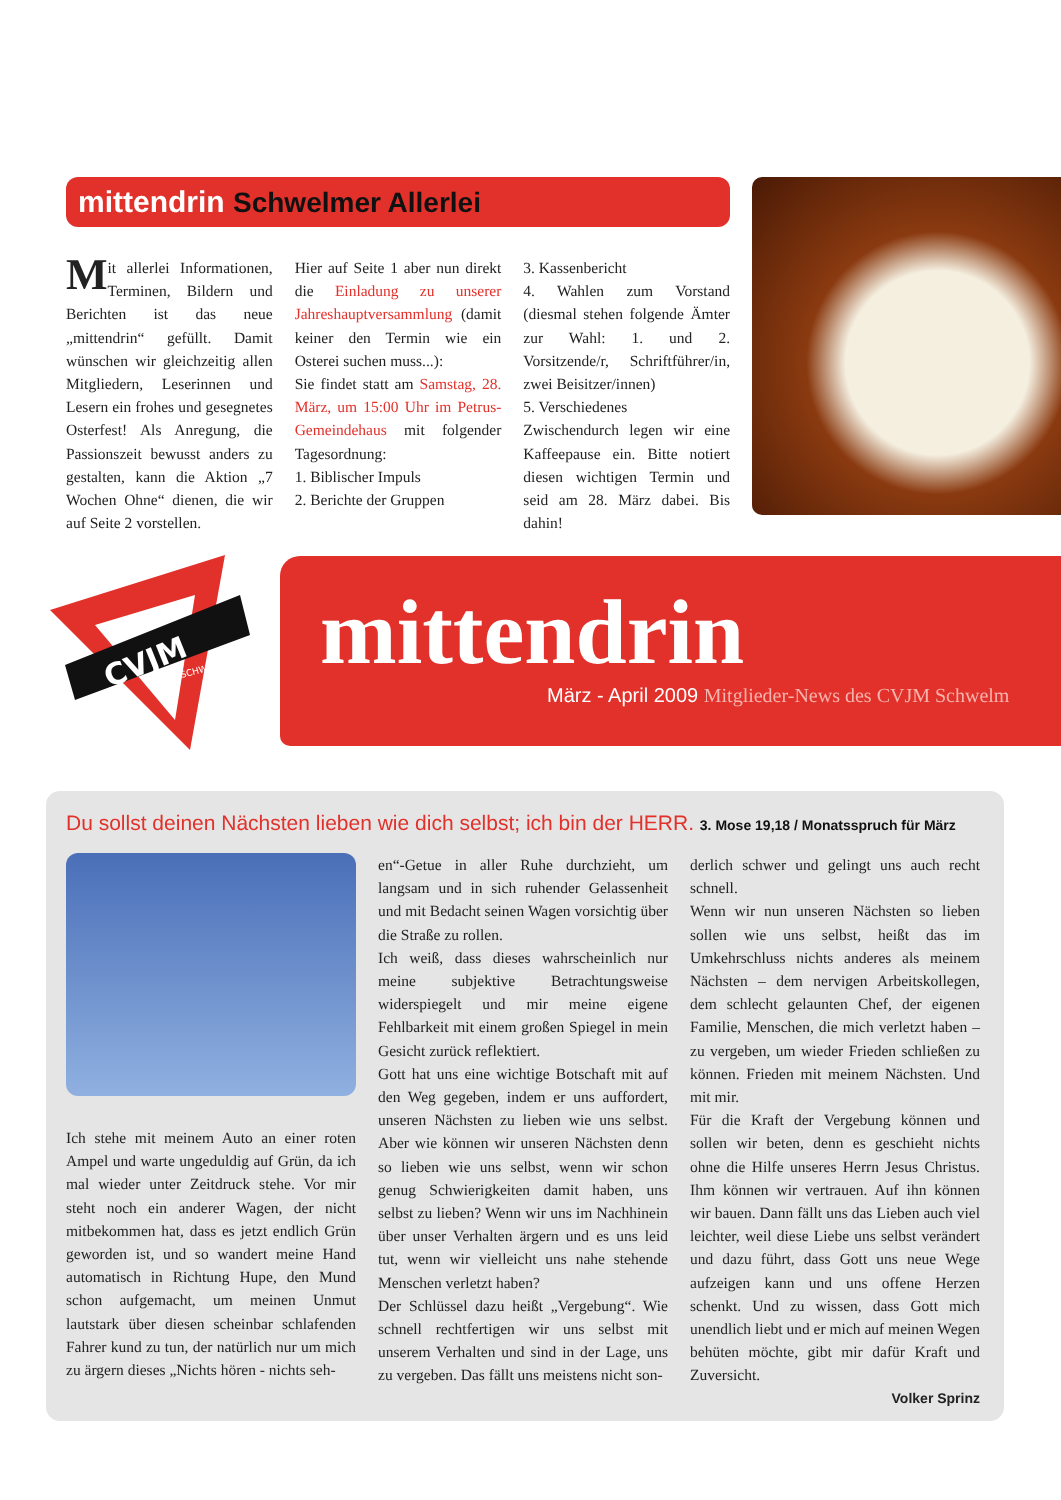mittendrin Schwelmer Allerlei
Mit allerlei Informationen, Terminen, Bildern und Berichten ist das neue „mittendrin“ gefüllt. Damit wünschen wir gleichzeitig allen Mitgliedern, Leserinnen und Lesern ein frohes und gesegnetes Osterfest! Als Anregung, die Passionszeit bewusst anders zu gestalten, kann die Aktion „7 Wochen Ohne“ dienen, die wir auf Seite 2 vorstellen.
Hier auf Seite 1 aber nun direkt die Einladung zu unserer Jahreshauptversammlung (damit keiner den Termin wie ein Osterei suchen muss...):
Sie findet statt am Samstag, 28. März, um 15:00 Uhr im Petrus-Gemeindehaus mit folgender Tagesordnung:
1. Biblischer Impuls
2. Berichte der Gruppen
3. Kassenbericht
4. Wahlen zum Vorstand (diesmal stehen folgende Ämter zur Wahl: 1. und 2. Vorsitzende/r, Schriftführer/in, zwei Beisitzer/innen)
5. Verschiedenes
Zwischendurch legen wir eine Kaffeepause ein. Bitte notiert diesen wichtigen Termin und seid am 28. März dabei. Bis dahin!
CVJM
SCHWELM
mittendrin
März - April 2009 Mitglieder-News des CVJM Schwelm
Du sollst deinen Nächsten lieben wie dich selbst; ich bin der HERR. 3. Mose 19,18 / Monatsspruch für März
Ich stehe mit meinem Auto an einer roten Ampel und warte ungeduldig auf Grün, da ich mal wieder unter Zeitdruck stehe. Vor mir steht noch ein anderer Wagen, der nicht mitbekommen hat, dass es jetzt endlich Grün geworden ist, und so wandert meine Hand automatisch in Richtung Hupe, den Mund schon aufgemacht, um meinen Unmut lautstark über diesen scheinbar schlafenden Fahrer kund zu tun, der natürlich nur um mich zu ärgern dieses „Nichts hören - nichts seh-
en“-Getue in aller Ruhe durchzieht, um langsam und in sich ruhender Gelassenheit und mit Bedacht seinen Wagen vorsichtig über die Straße zu rollen.
Ich weiß, dass dieses wahrscheinlich nur meine subjektive Betrachtungsweise widerspiegelt und mir meine eigene Fehlbarkeit mit einem großen Spiegel in mein Gesicht zurück reflektiert.
Gott hat uns eine wichtige Botschaft mit auf den Weg gegeben, indem er uns auffordert, unseren Nächsten zu lieben wie uns selbst. Aber wie können wir unseren Nächsten denn so lieben wie uns selbst, wenn wir schon genug Schwierigkeiten damit haben, uns selbst zu lieben? Wenn wir uns im Nachhinein über unser Verhalten ärgern und es uns leid tut, wenn wir vielleicht uns nahe stehende Menschen verletzt haben?
Der Schlüssel dazu heißt „Vergebung“. Wie schnell rechtfertigen wir uns selbst mit unserem Verhalten und sind in der Lage, uns zu vergeben. Das fällt uns meistens nicht son-
derlich schwer und gelingt uns auch recht schnell.
Wenn wir nun unseren Nächsten so lieben sollen wie uns selbst, heißt das im Umkehrschluss nichts anderes als meinem Nächsten – dem nervigen Arbeitskollegen, dem schlecht gelaunten Chef, der eigenen Familie, Menschen, die mich verletzt haben – zu vergeben, um wieder Frieden schließen zu können. Frieden mit meinem Nächsten. Und mit mir.
Für die Kraft der Vergebung können und sollen wir beten, denn es geschieht nichts ohne die Hilfe unseres Herrn Jesus Christus. Ihm können wir vertrauen. Auf ihn können wir bauen. Dann fällt uns das Lieben auch viel leichter, weil diese Liebe uns selbst verändert und dazu führt, dass Gott uns neue Wege aufzeigen kann und uns offene Herzen schenkt. Und zu wissen, dass Gott mich unendlich liebt und er mich auf meinen Wegen behüten möchte, gibt mir dafür Kraft und Zuversicht.
Volker Sprinz